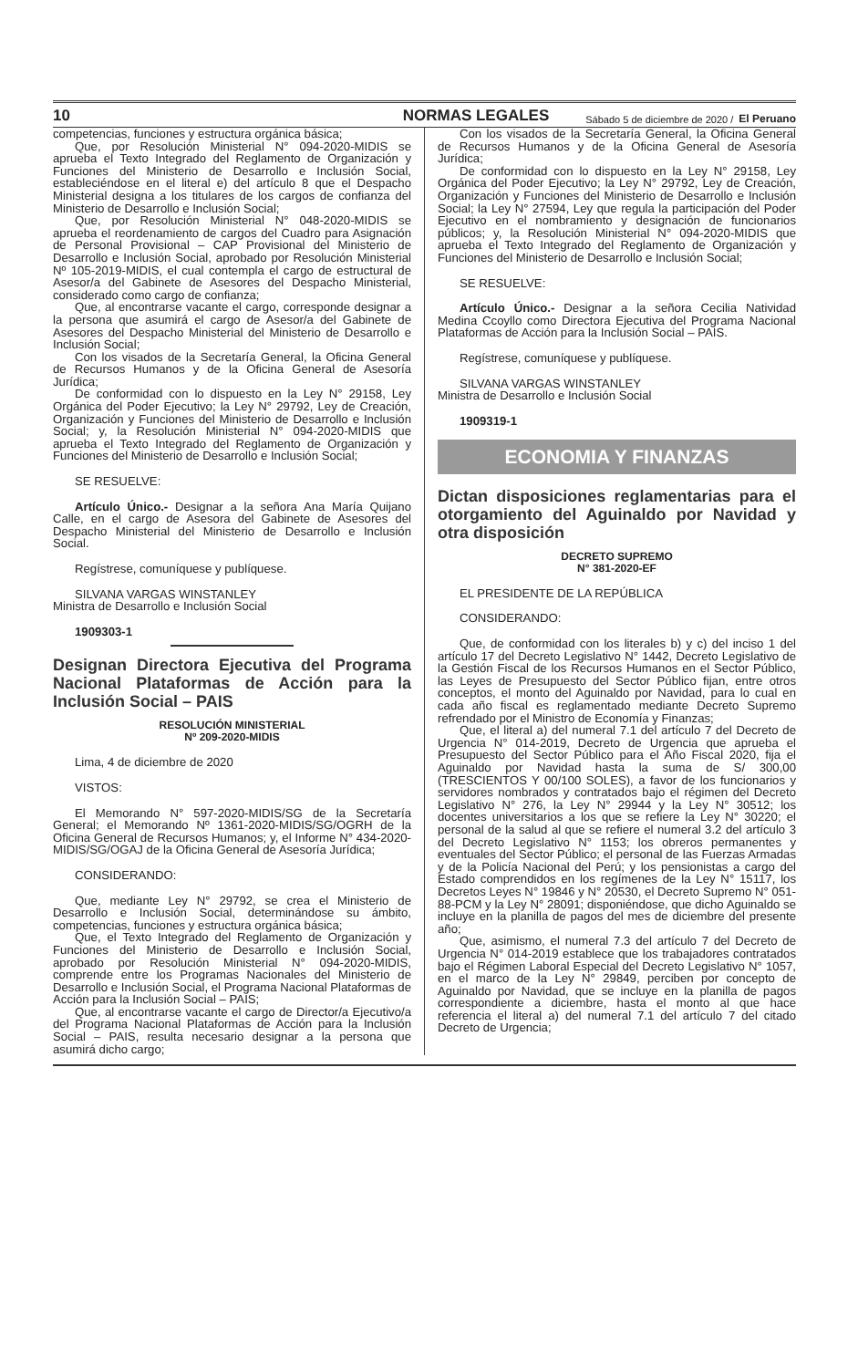10 NORMAS LEGALES Sábado 5 de diciembre de 2020 / El Peruano
competencias, funciones y estructura orgánica básica;
Que, por Resolución Ministerial N° 094-2020-MIDIS se aprueba el Texto Integrado del Reglamento de Organización y Funciones del Ministerio de Desarrollo e Inclusión Social, estableciéndose en el literal e) del artículo 8 que el Despacho Ministerial designa a los titulares de los cargos de confianza del Ministerio de Desarrollo e Inclusión Social;
Que, por Resolución Ministerial N° 048-2020-MIDIS se aprueba el reordenamiento de cargos del Cuadro para Asignación de Personal Provisional – CAP Provisional del Ministerio de Desarrollo e Inclusión Social, aprobado por Resolución Ministerial Nº 105-2019-MIDIS, el cual contempla el cargo de estructural de Asesor/a del Gabinete de Asesores del Despacho Ministerial, considerado como cargo de confianza;
Que, al encontrarse vacante el cargo, corresponde designar a la persona que asumirá el cargo de Asesor/a del Gabinete de Asesores del Despacho Ministerial del Ministerio de Desarrollo e Inclusión Social;
Con los visados de la Secretaría General, la Oficina General de Recursos Humanos y de la Oficina General de Asesoría Jurídica;
De conformidad con lo dispuesto en la Ley N° 29158, Ley Orgánica del Poder Ejecutivo; la Ley N° 29792, Ley de Creación, Organización y Funciones del Ministerio de Desarrollo e Inclusión Social; y, la Resolución Ministerial N° 094-2020-MIDIS que aprueba el Texto Integrado del Reglamento de Organización y Funciones del Ministerio de Desarrollo e Inclusión Social;
SE RESUELVE:
Artículo Único.- Designar a la señora Ana María Quijano Calle, en el cargo de Asesora del Gabinete de Asesores del Despacho Ministerial del Ministerio de Desarrollo e Inclusión Social.
Regístrese, comuníquese y publíquese.
SILVANA VARGAS WINSTANLEY
Ministra de Desarrollo e Inclusión Social
1909303-1
Designan Directora Ejecutiva del Programa Nacional Plataformas de Acción para la Inclusión Social – PAIS
RESOLUCIÓN MINISTERIAL
Nº 209-2020-MIDIS
Lima, 4 de diciembre de 2020
VISTOS:
El Memorando N° 597-2020-MIDIS/SG de la Secretaría General; el Memorando Nº 1361-2020-MIDIS/SG/OGRH de la Oficina General de Recursos Humanos; y, el Informe N° 434-2020-MIDIS/SG/OGAJ de la Oficina General de Asesoría Jurídica;
CONSIDERANDO:
Que, mediante Ley N° 29792, se crea el Ministerio de Desarrollo e Inclusión Social, determinándose su ámbito, competencias, funciones y estructura orgánica básica;
Que, el Texto Integrado del Reglamento de Organización y Funciones del Ministerio de Desarrollo e Inclusión Social, aprobado por Resolución Ministerial N° 094-2020-MIDIS, comprende entre los Programas Nacionales del Ministerio de Desarrollo e Inclusión Social, el Programa Nacional Plataformas de Acción para la Inclusión Social – PAIS;
Que, al encontrarse vacante el cargo de Director/a Ejecutivo/a del Programa Nacional Plataformas de Acción para la Inclusión Social – PAIS, resulta necesario designar a la persona que asumirá dicho cargo;
Con los visados de la Secretaría General, la Oficina General de Recursos Humanos y de la Oficina General de Asesoría Jurídica;
De conformidad con lo dispuesto en la Ley N° 29158, Ley Orgánica del Poder Ejecutivo; la Ley N° 29792, Ley de Creación, Organización y Funciones del Ministerio de Desarrollo e Inclusión Social; la Ley N° 27594, Ley que regula la participación del Poder Ejecutivo en el nombramiento y designación de funcionarios públicos; y, la Resolución Ministerial N° 094-2020-MIDIS que aprueba el Texto Integrado del Reglamento de Organización y Funciones del Ministerio de Desarrollo e Inclusión Social;
SE RESUELVE:
Artículo Único.- Designar a la señora Cecilia Natividad Medina Ccoyllo como Directora Ejecutiva del Programa Nacional Plataformas de Acción para la Inclusión Social – PAIS.
Regístrese, comuníquese y publíquese.
SILVANA VARGAS WINSTANLEY
Ministra de Desarrollo e Inclusión Social
1909319-1
ECONOMIA Y FINANZAS
Dictan disposiciones reglamentarias para el otorgamiento del Aguinaldo por Navidad y otra disposición
DECRETO SUPREMO
N° 381-2020-EF
EL PRESIDENTE DE LA REPÚBLICA
CONSIDERANDO:
Que, de conformidad con los literales b) y c) del inciso 1 del artículo 17 del Decreto Legislativo N° 1442, Decreto Legislativo de la Gestión Fiscal de los Recursos Humanos en el Sector Público, las Leyes de Presupuesto del Sector Público fijan, entre otros conceptos, el monto del Aguinaldo por Navidad, para lo cual en cada año fiscal es reglamentado mediante Decreto Supremo refrendado por el Ministro de Economía y Finanzas;
Que, el literal a) del numeral 7.1 del artículo 7 del Decreto de Urgencia N° 014-2019, Decreto de Urgencia que aprueba el Presupuesto del Sector Público para el Año Fiscal 2020, fija el Aguinaldo por Navidad hasta la suma de S/ 300,00 (TRESCIENTOS Y 00/100 SOLES), a favor de los funcionarios y servidores nombrados y contratados bajo el régimen del Decreto Legislativo N° 276, la Ley N° 29944 y la Ley N° 30512; los docentes universitarios a los que se refiere la Ley N° 30220; el personal de la salud al que se refiere el numeral 3.2 del artículo 3 del Decreto Legislativo N° 1153; los obreros permanentes y eventuales del Sector Público; el personal de las Fuerzas Armadas y de la Policía Nacional del Perú; y los pensionistas a cargo del Estado comprendidos en los regímenes de la Ley N° 15117, los Decretos Leyes N° 19846 y N° 20530, el Decreto Supremo N° 051-88-PCM y la Ley N° 28091; disponiéndose, que dicho Aguinaldo se incluye en la planilla de pagos del mes de diciembre del presente año;
Que, asimismo, el numeral 7.3 del artículo 7 del Decreto de Urgencia N° 014-2019 establece que los trabajadores contratados bajo el Régimen Laboral Especial del Decreto Legislativo N° 1057, en el marco de la Ley N° 29849, perciben por concepto de Aguinaldo por Navidad, que se incluye en la planilla de pagos correspondiente a diciembre, hasta el monto al que hace referencia el literal a) del numeral 7.1 del artículo 7 del citado Decreto de Urgencia;